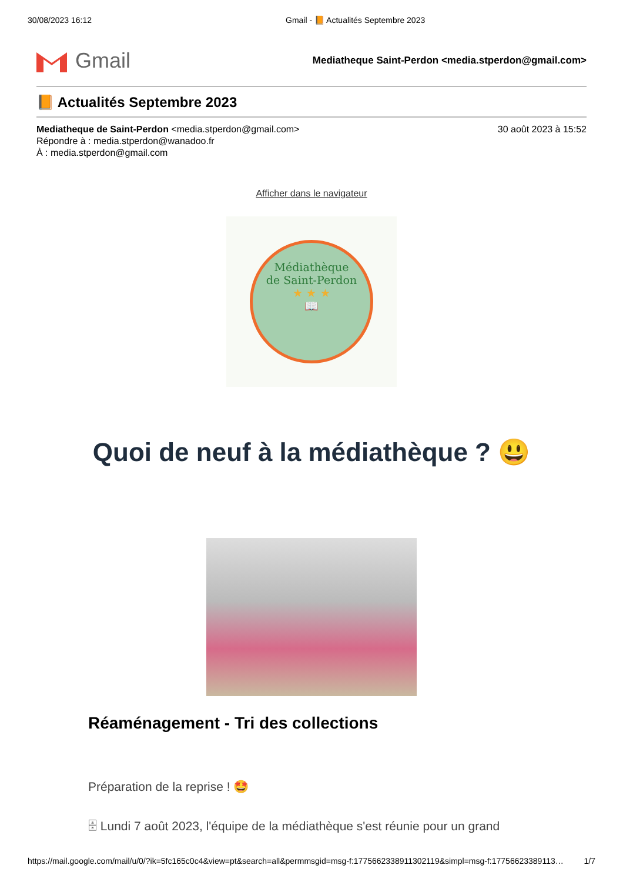30/08/2023 16:12 Gmail - 📙 Actualités Septembre 2023
Gmail
Mediatheque Saint-Perdon <media.stperdon@gmail.com>
📙 Actualités Septembre 2023
Mediatheque de Saint-Perdon <media.stperdon@gmail.com> 30 août 2023 à 15:52
Répondre à : media.stperdon@wanadoo.fr
À : media.stperdon@gmail.com
Afficher dans le navigateur
Médiathèque
de Saint-Perdon
★ ★ ★
📖
Quoi de neuf à la médiathèque ? 😃
Réaménagement - Tri des collections
Préparation de la reprise ! 🤩
🗄 Lundi 7 août 2023, l'équipe de la médiathèque s'est réunie pour un grand
https://mail.google.com/mail/u/0/?ik=5fc165c0c4&view=pt&search=all&permmsgid=msg-f:1775662338911302119&simpl=msg-f:17756623389113… 1/7